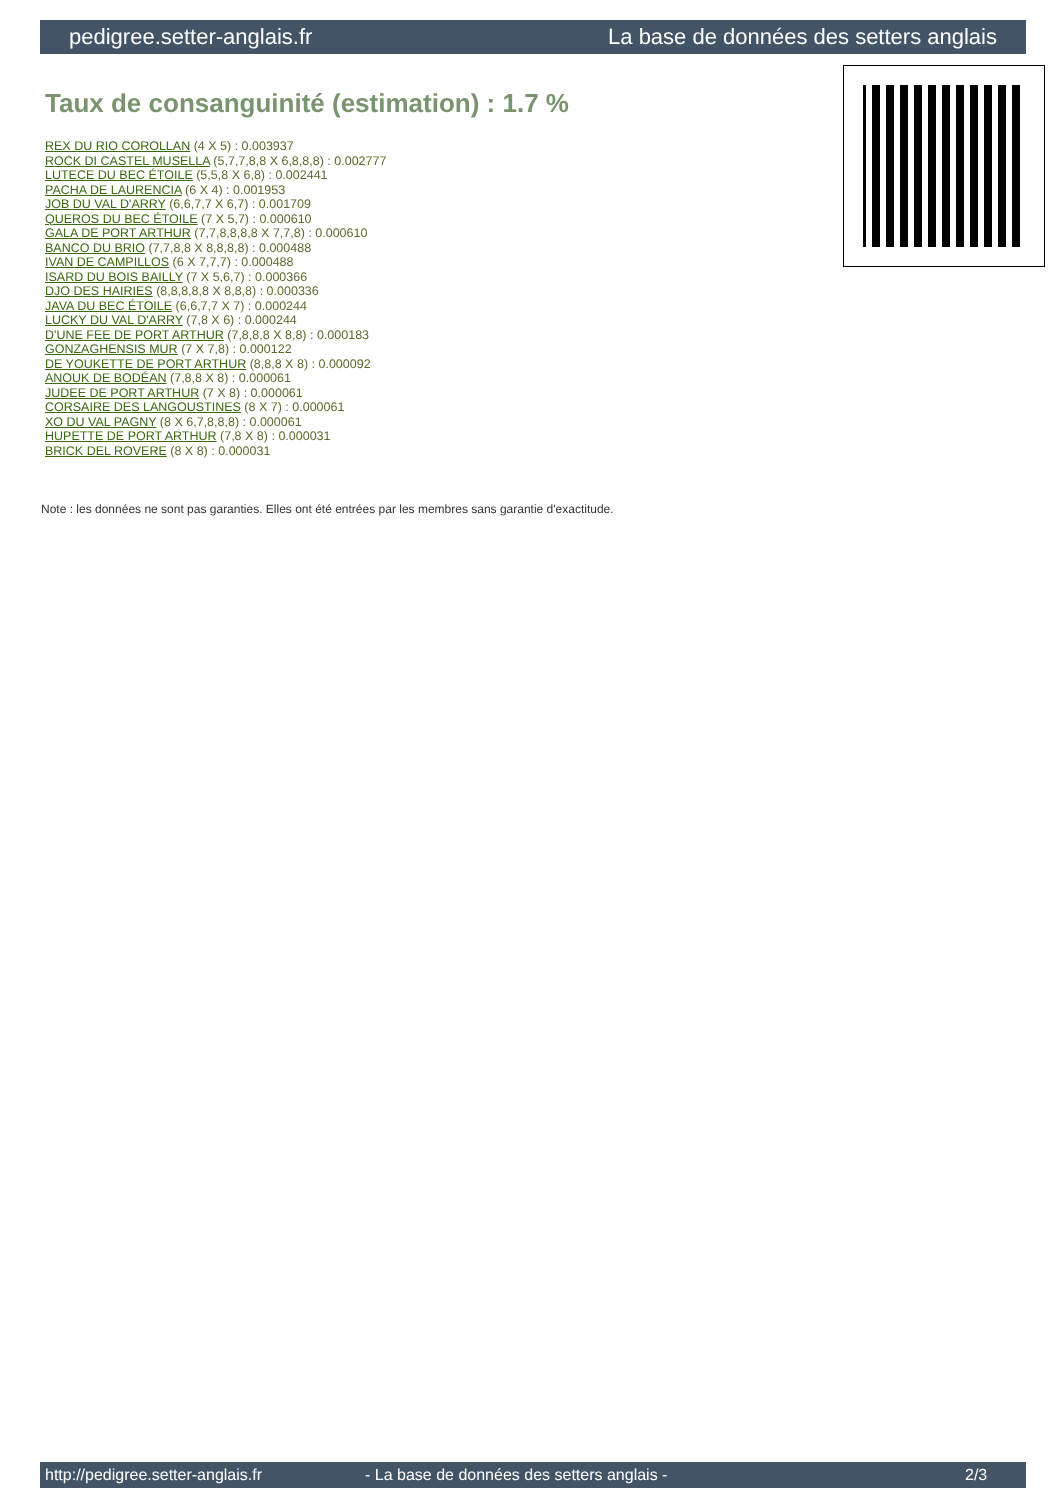pedigree.setter-anglais.fr La base de données des setters anglais
Taux de consanguinité (estimation) : 1.7 %
REX DU RIO COROLLAN (4 X 5) : 0.003937
ROCK DI CASTEL MUSELLA (5,7,7,8,8 X 6,8,8,8) : 0.002777
LUTECE DU BEC ÉTOILE (5,5,8 X 6,8) : 0.002441
PACHA DE LAURENCIA (6 X 4) : 0.001953
JOB DU VAL D'ARRY (6,6,7,7 X 6,7) : 0.001709
QUEROS DU BEC ÉTOILE (7 X 5,7) : 0.000610
GALA DE PORT ARTHUR (7,7,8,8,8,8 X 7,7,8) : 0.000610
BANCO DU BRIO (7,7,8,8 X 8,8,8,8) : 0.000488
IVAN DE CAMPILLOS (6 X 7,7,7) : 0.000488
ISARD DU BOIS BAILLY (7 X 5,6,7) : 0.000366
DJO DES HAIRIES (8,8,8,8,8 X 8,8,8) : 0.000336
JAVA DU BEC ÉTOILE (6,6,7,7 X 7) : 0.000244
LUCKY DU VAL D'ARRY (7,8 X 6) : 0.000244
D'UNE FEE DE PORT ARTHUR (7,8,8,8 X 8,8) : 0.000183
GONZAGHENSIS MUR (7 X 7,8) : 0.000122
DE YOUKETTE DE PORT ARTHUR (8,8,8 X 8) : 0.000092
ANOUK DE BODÉAN (7,8,8 X 8) : 0.000061
JUDEE DE PORT ARTHUR (7 X 8) : 0.000061
CORSAIRE DES LANGOUSTINES (8 X 7) : 0.000061
XO DU VAL PAGNY (8 X 6,7,8,8,8) : 0.000061
HUPETTE DE PORT ARTHUR (7,8 X 8) : 0.000031
BRICK DEL ROVERE (8 X 8) : 0.000031
Note : les données ne sont pas garanties. Elles ont été entrées par les membres sans garantie d'exactitude.
http://pedigree.setter-anglais.fr - La base de données des setters anglais - 2/3